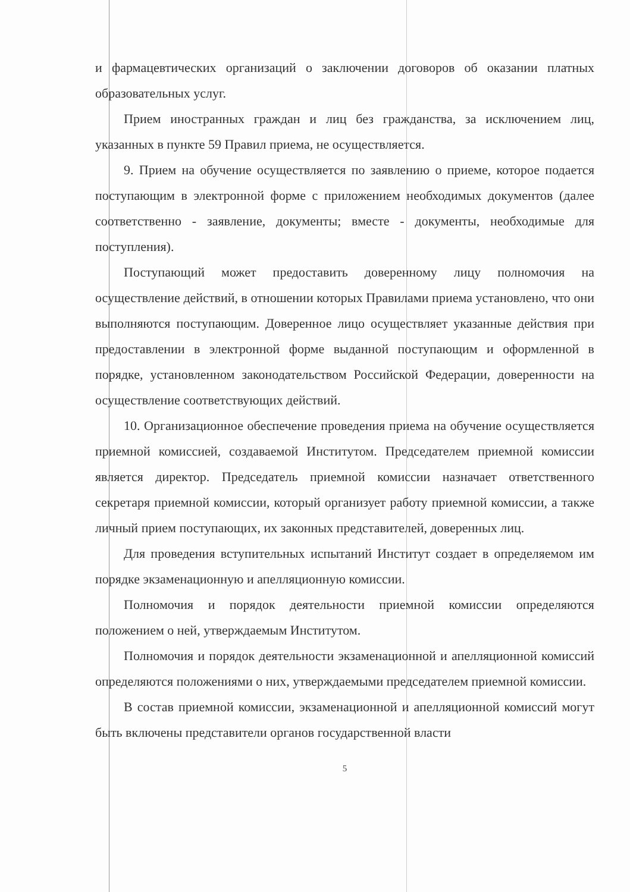и фармацевтических организаций о заключении договоров об оказании платных образовательных услуг.
Прием иностранных граждан и лиц без гражданства, за исключением лиц, указанных в пункте 59 Правил приема, не осуществляется.
9. Прием на обучение осуществляется по заявлению о приеме, которое подается поступающим в электронной форме с приложением необходимых документов (далее соответственно - заявление, документы; вместе - документы, необходимые для поступления).
Поступающий может предоставить доверенному лицу полномочия на осуществление действий, в отношении которых Правилами приема установлено, что они выполняются поступающим. Доверенное лицо осуществляет указанные действия при предоставлении в электронной форме выданной поступающим и оформленной в порядке, установленном законодательством Российской Федерации, доверенности на осуществление соответствующих действий.
10. Организационное обеспечение проведения приема на обучение осуществляется приемной комиссией, создаваемой Институтом. Председателем приемной комиссии является директор. Председатель приемной комиссии назначает ответственного секретаря приемной комиссии, который организует работу приемной комиссии, а также личный прием поступающих, их законных представителей, доверенных лиц.
Для проведения вступительных испытаний Институт создает в определяемом им порядке экзаменационную и апелляционную комиссии.
Полномочия и порядок деятельности приемной комиссии определяются положением о ней, утверждаемым Институтом.
Полномочия и порядок деятельности экзаменационной и апелляционной комиссий определяются положениями о них, утверждаемыми председателем приемной комиссии.
В состав приемной комиссии, экзаменационной и апелляционной комиссий могут быть включены представители органов государственной власти
5